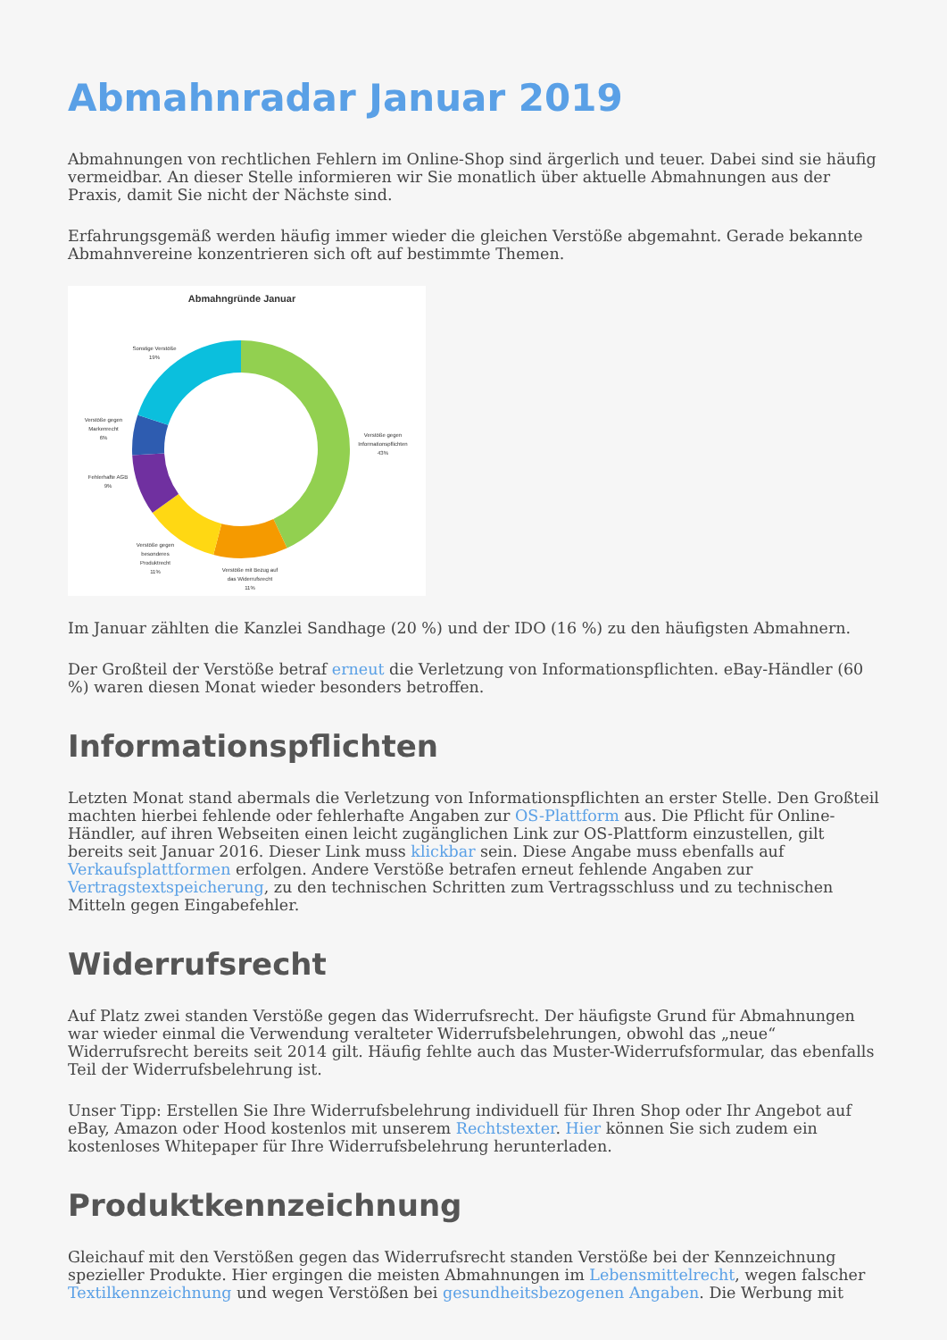Abmahnradar Januar 2019
Abmahnungen von rechtlichen Fehlern im Online-Shop sind ärgerlich und teuer. Dabei sind sie häufig vermeidbar. An dieser Stelle informieren wir Sie monatlich über aktuelle Abmahnungen aus der Praxis, damit Sie nicht der Nächste sind.
Erfahrungsgemäß werden häufig immer wieder die gleichen Verstöße abgemahnt. Gerade bekannte Abmahnvereine konzentrieren sich oft auf bestimmte Themen.
Abmahngründe Januar
Sonstige Verstöße
19%
Verstöße gegen
Informationspflichten
43%
Verstöße gegen
Markenrecht
6%
Fehlerhafte AGB
9%
Verstöße gegen
besonderes
Produktrecht
11%
Verstöße mit Bezug auf
das Widerrufsrecht
11%
Im Januar zählten die Kanzlei Sandhage (20 %) und der IDO (16 %) zu den häufigsten Abmahnern.
Der Großteil der Verstöße betraf erneut die Verletzung von Informationspflichten. eBay-Händler (60 %) waren diesen Monat wieder besonders betroffen.
Informationspflichten
Letzten Monat stand abermals die Verletzung von Informationspflichten an erster Stelle. Den Großteil machten hierbei fehlende oder fehlerhafte Angaben zur OS-Plattform aus. Die Pflicht für Online-Händler, auf ihren Webseiten einen leicht zugänglichen Link zur OS-Plattform einzustellen, gilt bereits seit Januar 2016. Dieser Link muss klickbar sein. Diese Angabe muss ebenfalls auf Verkaufsplattformen erfolgen. Andere Verstöße betrafen erneut fehlende Angaben zur Vertragstextspeicherung, zu den technischen Schritten zum Vertragsschluss und zu technischen Mitteln gegen Eingabefehler.
Widerrufsrecht
Auf Platz zwei standen Verstöße gegen das Widerrufsrecht. Der häufigste Grund für Abmahnungen war wieder einmal die Verwendung veralteter Widerrufsbelehrungen, obwohl das „neue“ Widerrufsrecht bereits seit 2014 gilt. Häufig fehlte auch das Muster-Widerrufsformular, das ebenfalls Teil der Widerrufsbelehrung ist.
Unser Tipp: Erstellen Sie Ihre Widerrufsbelehrung individuell für Ihren Shop oder Ihr Angebot auf eBay, Amazon oder Hood kostenlos mit unserem Rechtstexter. Hier können Sie sich zudem ein kostenloses Whitepaper für Ihre Widerrufsbelehrung herunterladen.
Produktkennzeichnung
Gleichauf mit den Verstößen gegen das Widerrufsrecht standen Verstöße bei der Kennzeichnung spezieller Produkte. Hier ergingen die meisten Abmahnungen im Lebensmittelrecht, wegen falscher Textilkennzeichnung und wegen Verstößen bei gesundheitsbezogenen Angaben. Die Werbung mit